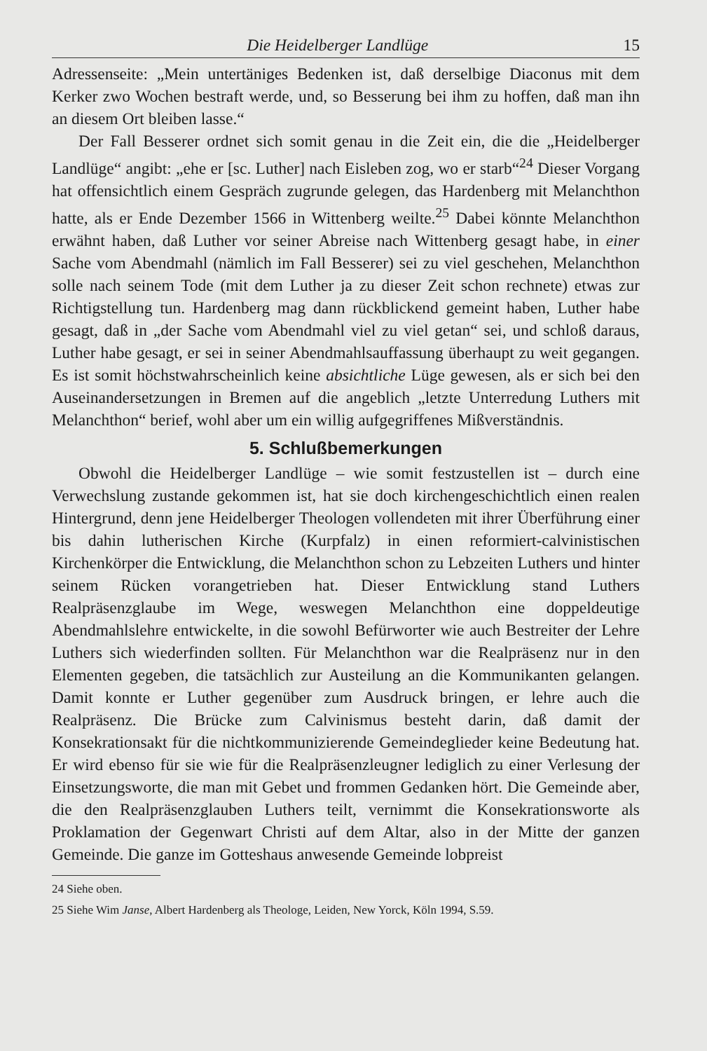Die Heidelberger Landlüge 15
Adressenseite: „Mein untertäniges Bedenken ist, daß derselbige Diaconus mit dem Kerker zwo Wochen bestraft werde, und, so Besserung bei ihm zu hoffen, daß man ihn an diesem Ort bleiben lasse.“
Der Fall Besserer ordnet sich somit genau in die Zeit ein, die die „Heidelberger Landlüge“ angibt: „ehe er [sc. Luther] nach Eisleben zog, wo er starb“<sup>24</sup> Dieser Vorgang hat offensichtlich einem Gespräch zugrunde gelegen, das Hardenberg mit Melanchthon hatte, als er Ende Dezember 1566 in Wittenberg weilte.<sup>25</sup> Dabei könnte Melanchthon erwähnt haben, daß Luther vor seiner Abreise nach Wittenberg gesagt habe, in einer Sache vom Abendmahl (nämlich im Fall Besserer) sei zu viel geschehen, Melanchthon solle nach seinem Tode (mit dem Luther ja zu dieser Zeit schon rechnete) etwas zur Richtigstellung tun. Hardenberg mag dann rückblickend gemeint haben, Luther habe gesagt, daß in „der Sache vom Abendmahl viel zu viel getan“ sei, und schloß daraus, Luther habe gesagt, er sei in seiner Abendmahlsauffassung überhaupt zu weit gegangen. Es ist somit höchstwahrscheinlich keine absichtliche Lüge gewesen, als er sich bei den Auseinandersetzungen in Bremen auf die angeblich „letzte Unterredung Luthers mit Melanchthon“ berief, wohl aber um ein willig aufgegriffenes Mißverständnis.
5. Schlußbemerkungen
Obwohl die Heidelberger Landlüge – wie somit festzustellen ist – durch eine Verwechslung zustande gekommen ist, hat sie doch kirchengeschichtlich einen realen Hintergrund, denn jene Heidelberger Theologen vollendeten mit ihrer Überführung einer bis dahin lutherischen Kirche (Kurpfalz) in einen reformiert-calvinistischen Kirchenkörper die Entwicklung, die Melanchthon schon zu Lebzeiten Luthers und hinter seinem Rücken vorangetrieben hat. Dieser Entwicklung stand Luthers Realpräsenzglaube im Wege, weswegen Melanchthon eine doppeldeutige Abendmahlslehre entwickelte, in die sowohl Befürworter wie auch Bestreiter der Lehre Luthers sich wiederfinden sollten. Für Melanchthon war die Realpräsenz nur in den Elementen gegeben, die tatsächlich zur Austeilung an die Kommunikanten gelangen. Damit konnte er Luther gegenüber zum Ausdruck bringen, er lehre auch die Realpräsenz. Die Brücke zum Calvinismus besteht darin, daß damit der Konsekrationsakt für die nichtkommunizierende Gemeindeglieder keine Bedeutung hat. Er wird ebenso für sie wie für die Realpräsenzleugner lediglich zu einer Verlesung der Einsetzungsworte, die man mit Gebet und frommen Gedanken hört. Die Gemeinde aber, die den Realpräsenzglauben Luthers teilt, vernimmt die Konsekrationsworte als Proklamation der Gegenwart Christi auf dem Altar, also in der Mitte der ganzen Gemeinde. Die ganze im Gotteshaus anwesende Gemeinde lobpreist
24 Siehe oben.
25 Siehe Wim Janse, Albert Hardenberg als Theologe, Leiden, New Yorck, Köln 1994, S.59.